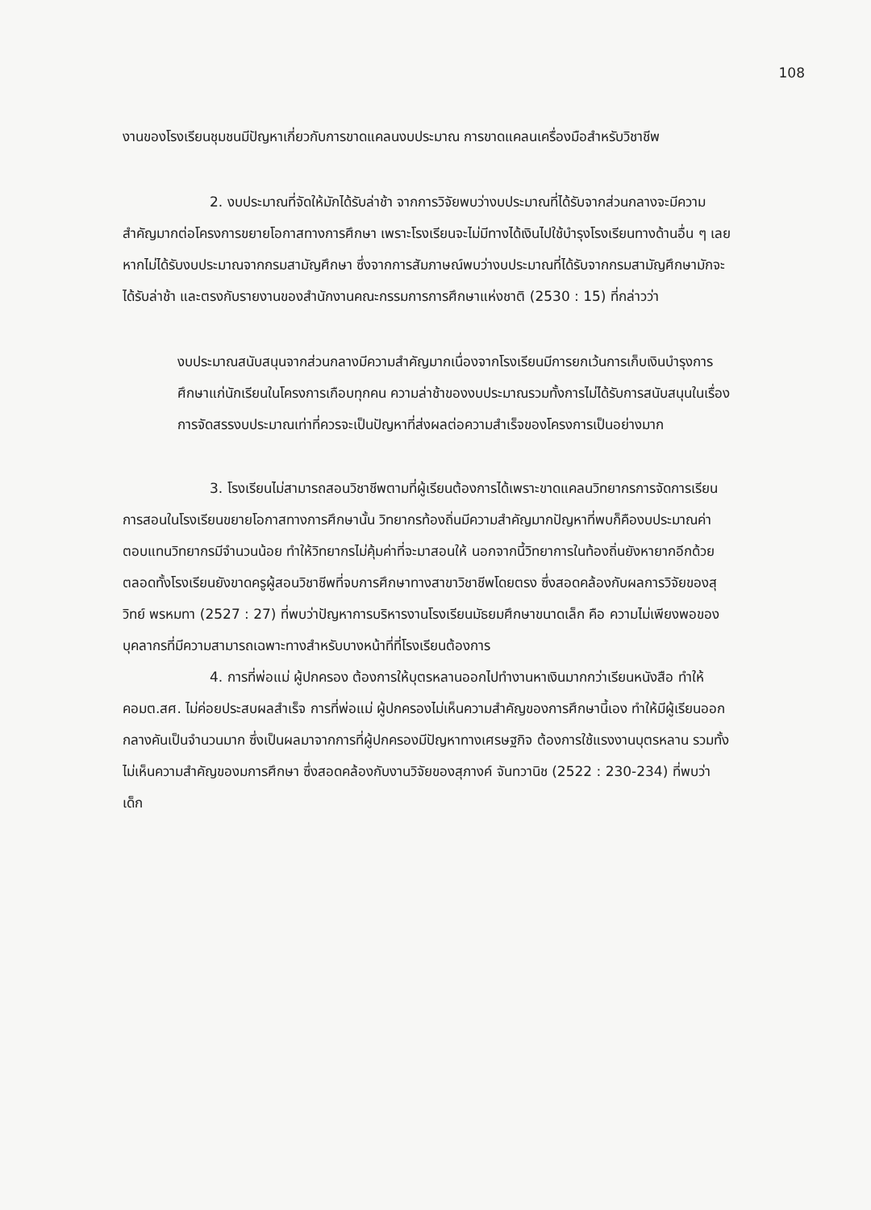108
งานของโรงเรียนชุมชนมีปัญหาเกี่ยวกับการขาดแคลนงบประมาณ การขาดแคลนเครื่องมือสำหรับวิชาชีพ
2. งบประมาณที่จัดให้มักได้รับล่าช้า จากการวิจัยพบว่างบประมาณที่ได้รับจากส่วนกลางจะมีความสำคัญมากต่อโครงการขยายโอกาสทางการศึกษา เพราะโรงเรียนจะไม่มีทางได้เงินไปใช้บำรุงโรงเรียนทางด้านอื่น ๆ เลยหากไม่ได้รับงบประมาณจากกรมสามัญศึกษา ซึ่งจากการสัมภาษณ์พบว่างบประมาณที่ได้รับจากกรมสามัญศึกษามักจะได้รับล่าช้า และตรงกับรายงานของสำนักงานคณะกรรมการการศึกษาแห่งชาติ (2530 : 15) ที่กล่าวว่า
งบประมาณสนับสนุนจากส่วนกลางมีความสำคัญมากเนื่องจากโรงเรียนมีการยกเว้นการเก็บเงินบำรุงการศึกษาแก่นักเรียนในโครงการเกือบทุกคน ความล่าช้าของงบประมาณรวมทั้งการไม่ได้รับการสนับสนุนในเรื่องการจัดสรรงบประมาณเท่าที่ควรจะเป็นปัญหาที่ส่งผลต่อความสำเร็จของโครงการเป็นอย่างมาก
3. โรงเรียนไม่สามารถสอนวิชาชีพตามที่ผู้เรียนต้องการได้เพราะขาดแคลนวิทยากรการจัดการเรียนการสอนในโรงเรียนขยายโอกาสทางการศึกษานั้น วิทยากรท้องถิ่นมีความสำคัญมากปัญหาที่พบก็คืองบประมาณค่าตอบแทนวิทยากรมีจำนวนน้อย ทำให้วิทยากรไม่คุ้มค่าที่จะมาสอนให้ นอกจากนี้วิทยาการในท้องถิ่นยังหายากอีกด้วย ตลอดทั้งโรงเรียนยังขาดครูผู้สอนวิชาชีพที่จบการศึกษาทางสาขาวิชาชีพโดยตรง ซึ่งสอดคล้องกับผลการวิจัยของสุวิทย์ พรหมทา (2527 : 27) ที่พบว่าปัญหาการบริหารงานโรงเรียนมัธยมศึกษาขนาดเล็ก คือ ความไม่เพียงพอของบุคลากรที่มีความสามารถเฉพาะทางสำหรับบางหน้าที่ที่โรงเรียนต้องการ
4. การที่พ่อแม่ ผู้ปกครอง ต้องการให้บุตรหลานออกไปทำงานหาเงินมากกว่าเรียนหนังสือ ทำให้ คอมต.สศ. ไม่ค่อยประสบผลสำเร็จ การที่พ่อแม่ ผู้ปกครองไม่เห็นความสำคัญของการศึกษานี้เอง ทำให้มีผู้เรียนออกกลางคันเป็นจำนวนมาก ซึ่งเป็นผลมาจากการที่ผู้ปกครองมีปัญหาทางเศรษฐกิจ ต้องการใช้แรงงานบุตรหลาน รวมทั้งไม่เห็นความสำคัญของมการศึกษา ซึ่งสอดคล้องกับงานวิจัยของสุภางค์ จันทวานิช (2522 : 230-234) ที่พบว่า เด็ก